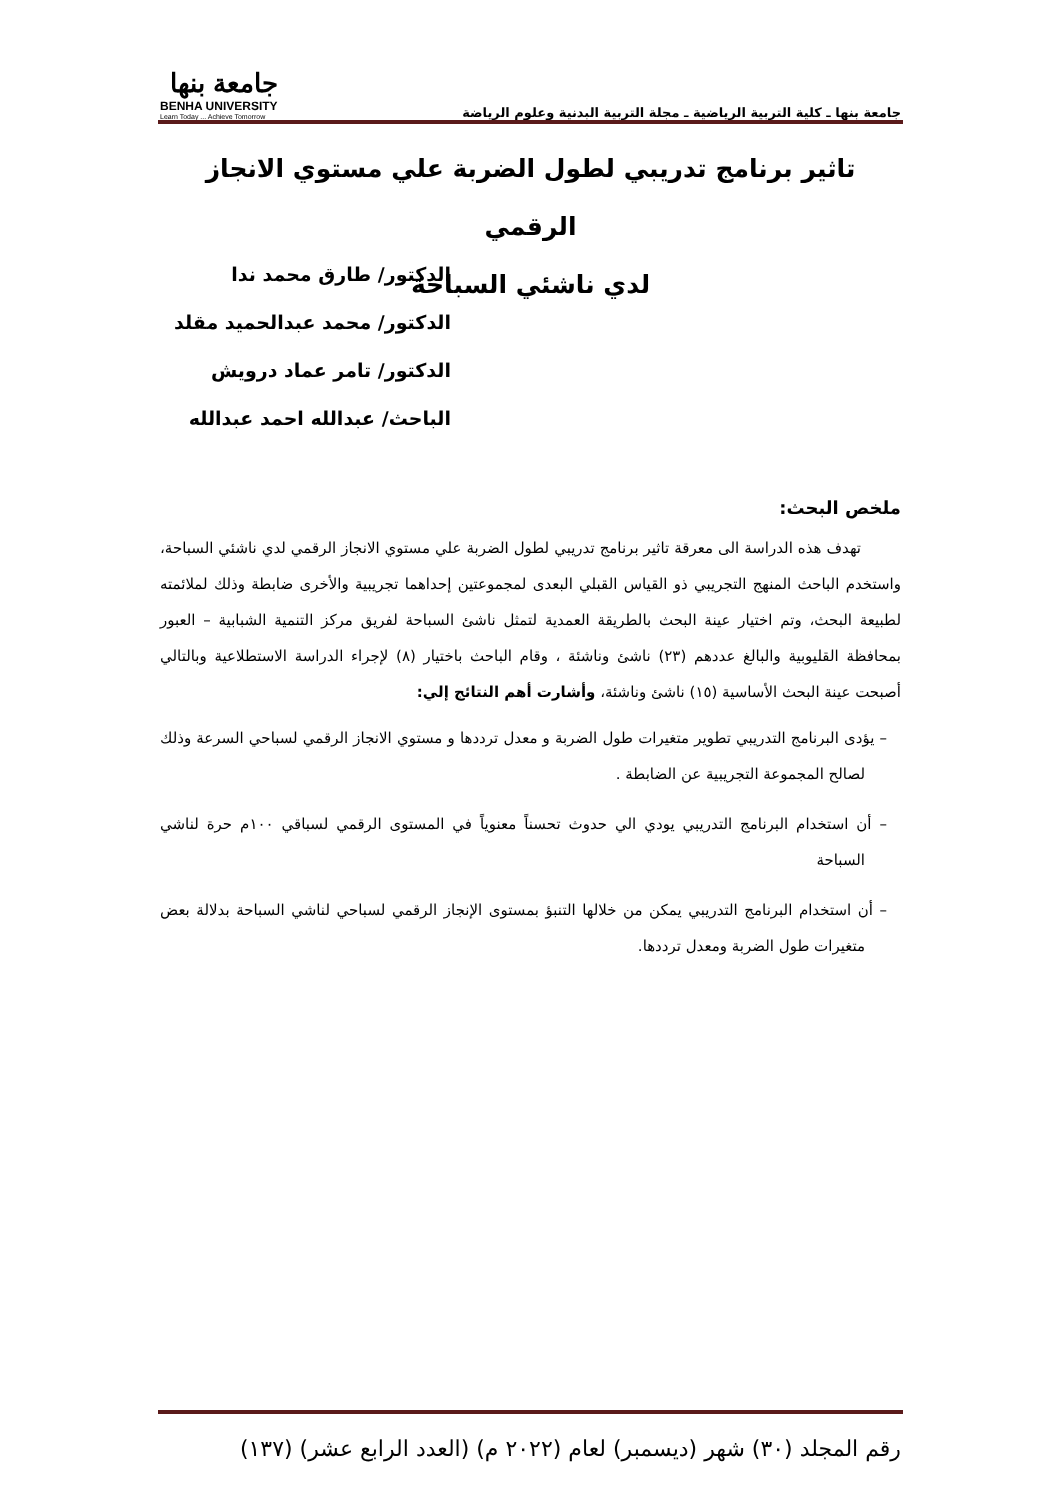جامعة بنها ـ كلية التربية الرياضية ـ مجلة التربية البدنية وعلوم الرياضة
جامعة بنها
BENHA UNIVERSITY
Learn Today ... Achieve Tomorrow
تاثير برنامج تدريبي لطول الضربة علي مستوي الانجاز الرقمي
لدي ناشئي السباحة
الدكتور/ طارق محمد ندا
الدكتور/ محمد عبدالحميد مقلد
الدكتور/ تامر عماد درويش
الباحث/ عبدالله احمد عبدالله
ملخص البحث:
تهدف هذه الدراسة الى معرقة تاثير برنامج تدريبي لطول الضربة علي مستوي الانجاز الرقمي لدي ناشئي السباحة، واستخدم الباحث المنهج التجريبي ذو القياس القبلي البعدى لمجموعتين إحداهما تجريبية والأخرى ضابطة وذلك لملائمته لطبيعة البحث، وتم اختيار عينة البحث بالطريقة العمدية لتمثل ناشئ السباحة لفريق مركز التنمية الشبابية – العبور بمحافظة القليوبية والبالغ عددهم (٢٣) ناشئ وناشئة ، وقام الباحث باختيار (٨) لإجراء الدراسة الاستطلاعية وبالتالي أصبحت عينة البحث الأساسية (١٥) ناشئ وناشئة، وأشارت أهم النتائج إلي:
– يؤدى البرنامج التدريبي تطوير متغيرات طول الضربة و معدل ترددها و مستوي الانجاز الرقمي لسباحي السرعة وذلك لصالح المجموعة التجريبية عن الضابطة .
– أن استخدام البرنامج التدريبي يودي الي حدوث تحسناً معنوياً في المستوى الرقمي لسباقي ١٠٠م حرة لناشي السباحة
– أن استخدام البرنامج التدريبي يمكن من خلالها التنبؤ بمستوى الإنجاز الرقمي لسباحي لناشي السباحة بدلالة بعض متغيرات طول الضربة ومعدل ترددها.
رقم المجلد (٣٠) شهر (ديسمبر) لعام (٢٠٢٢ م) (العدد الرابع عشر) (١٣٧)